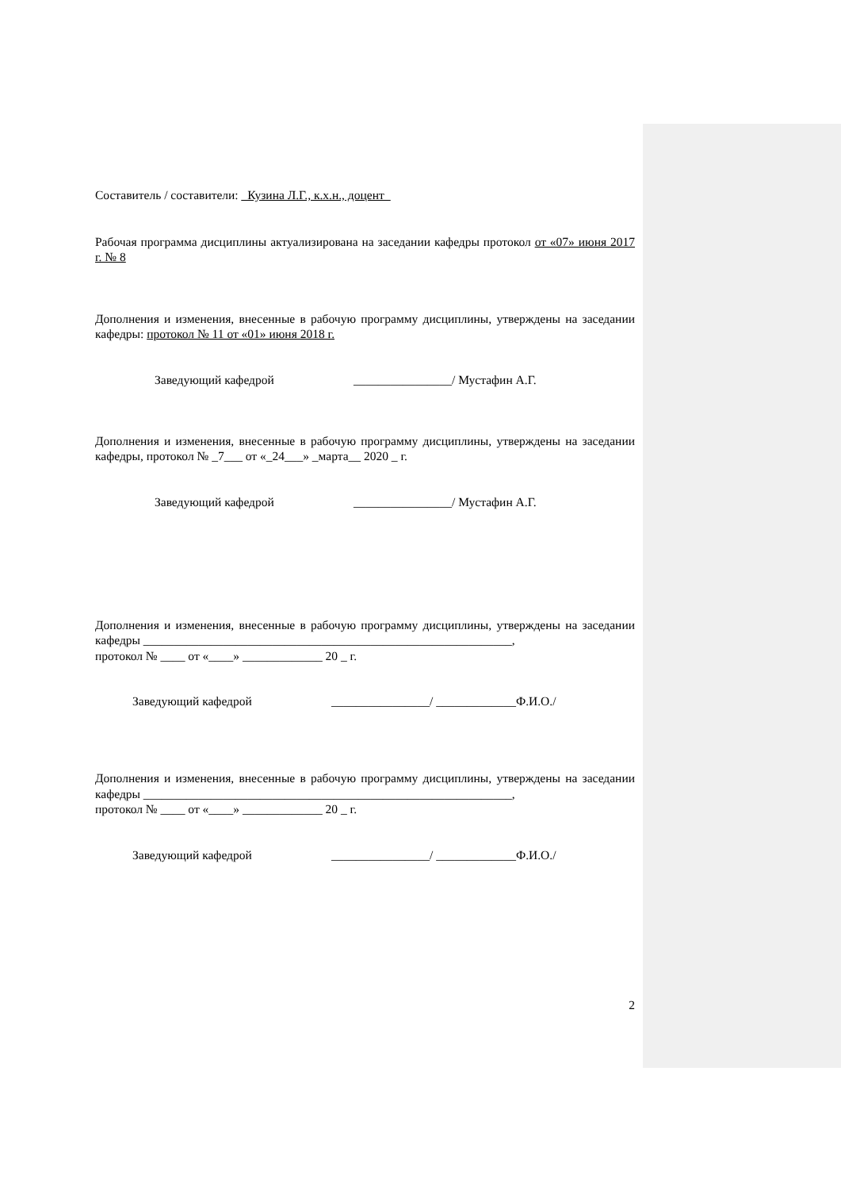Составитель / составители: _Кузина Л.Г., к.х.н., доцент_
Рабочая программа дисциплины актуализирована на заседании кафедры протокол от «07» июня 2017 г. № 8
Дополнения и изменения, внесенные в рабочую программу дисциплины, утверждены на заседании кафедры: протокол № 11 от «01» июня 2018 г.
Заведующий кафедрой ________________/ Мустафин А.Г.
Дополнения и изменения, внесенные в рабочую программу дисциплины, утверждены на заседании кафедры, протокол № _7___ от «_24___» _марта__ 2020 _ г.
Заведующий кафедрой ________________/ Мустафин А.Г.
Дополнения и изменения, внесенные в рабочую программу дисциплины, утверждены на заседании кафедры ____________________________________________________________,
протокол № ____ от «____» _____________ 20 _ г.
Заведующий кафедрой ________________/ _____________Ф.И.О./
Дополнения и изменения, внесенные в рабочую программу дисциплины, утверждены на заседании кафедры ____________________________________________________________,
протокол № ____ от «____» _____________ 20 _ г.
Заведующий кафедрой ________________/ _____________Ф.И.О./
2